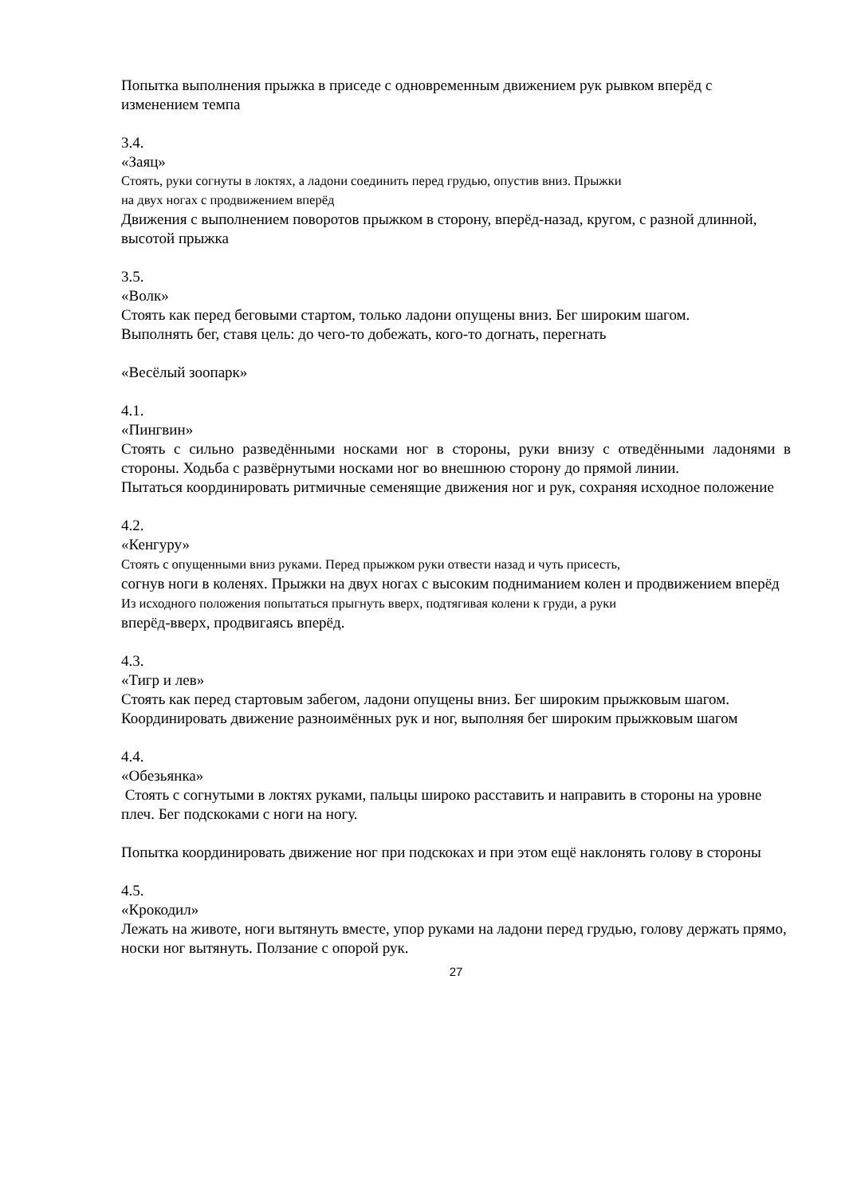Попытка выполнения прыжка в приседе с одновременным движением рук рывком вперёд с изменением темпа
3.4.
«Заяц»
Стоять, руки согнуты в локтях, а ладони соединить перед грудью, опустив вниз. Прыжки
на двух ногах с продвижением вперёд
Движения с выполнением поворотов прыжком в сторону, вперёд-назад, кругом, с разной длинной, высотой прыжка
3.5.
«Волк»
Стоять как перед беговыми стартом, только ладони опущены вниз. Бег широким шагом.
Выполнять бег, ставя цель: до чего-то добежать, кого-то догнать, перегнать
«Весёлый зоопарк»
4.1.
«Пингвин»
Стоять с сильно разведёнными носками ног в стороны, руки внизу с отведёнными ладонями в стороны. Ходьба с развёрнутыми носками ног во внешнюю сторону до прямой линии.
Пытаться координировать ритмичные семенящие движения ног и рук, сохраняя исходное положение
4.2.
«Кенгуру»
Стоять с опущенными вниз руками. Перед прыжком руки отвести назад и чуть присесть,
согнув ноги в коленях. Прыжки на двух ногах с высоким подниманием колен и продвижением вперёд
Из исходного положения попытаться прыгнуть вверх, подтягивая колени к груди, а руки
вперёд-вверх, продвигаясь вперёд.
4.3.
«Тигр и лев»
Стоять как перед стартовым забегом, ладони опущены вниз. Бег широким прыжковым шагом.
Координировать движение разноимённых рук и ног, выполняя бег широким прыжковым шагом
4.4.
«Обезьянка»
Стоять с согнутыми в локтях руками, пальцы широко расставить и направить в стороны на уровне плеч. Бег подскоками с ноги на ногу.
Попытка координировать движение ног при подскоках и при этом ещё наклонять голову в стороны
4.5.
«Крокодил»
Лежать на животе, ноги вытянуть вместе, упор руками на ладони перед грудью, голову держать прямо, носки ног вытянуть. Ползание с опорой рук.
27